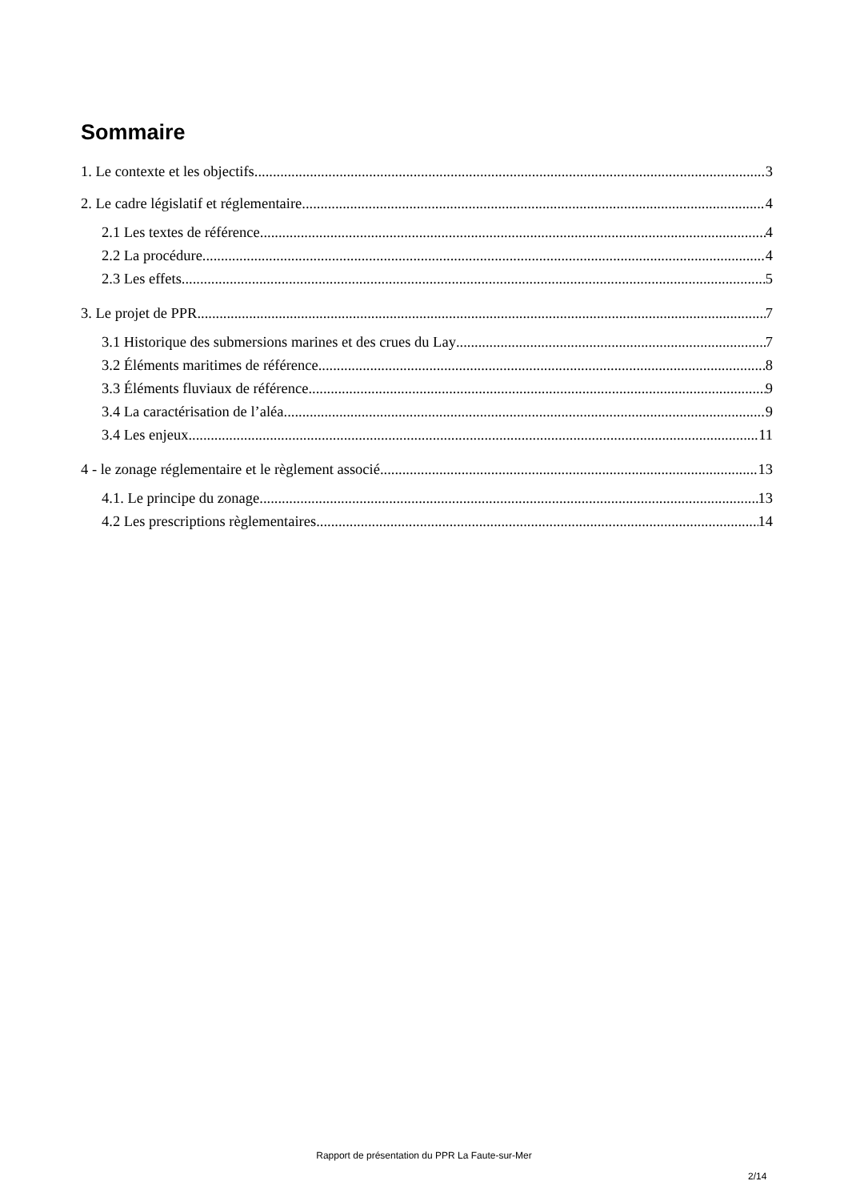Sommaire
1. Le contexte et les objectifs 3
2. Le cadre législatif et réglementaire 4
2.1 Les textes de référence 4
2.2 La procédure 4
2.3 Les effets 5
3. Le projet de PPR 7
3.1 Historique des submersions marines et des crues du Lay 7
3.2 Éléments maritimes de référence 8
3.3 Éléments fluviaux de référence 9
3.4 La caractérisation de l’aléa 9
3.4 Les enjeux 11
4 - le zonage réglementaire et le règlement associé 13
4.1. Le principe du zonage 13
4.2 Les prescriptions règlementaires 14
Rapport de présentation du PPR La Faute-sur-Mer
2/14